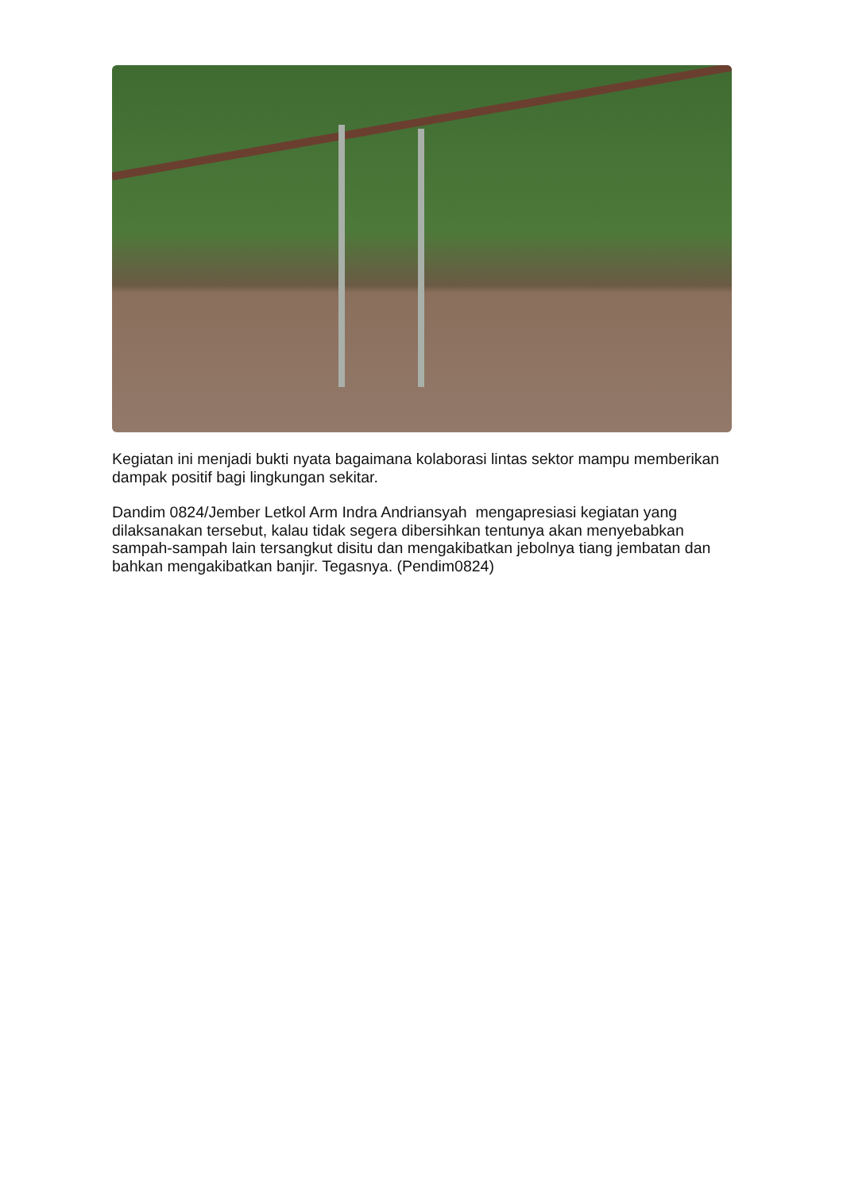Kegiatan ini menjadi bukti nyata bagaimana kolaborasi lintas sektor mampu memberikan dampak positif bagi lingkungan sekitar.
Dandim 0824/Jember Letkol Arm Indra Andriansyah mengapresiasi kegiatan yang dilaksanakan tersebut, kalau tidak segera dibersihkan tentunya akan menyebabkan sampah-sampah lain tersangkut disitu dan mengakibatkan jebolnya tiang jembatan dan bahkan mengakibatkan banjir. Tegasnya. (Pendim0824)